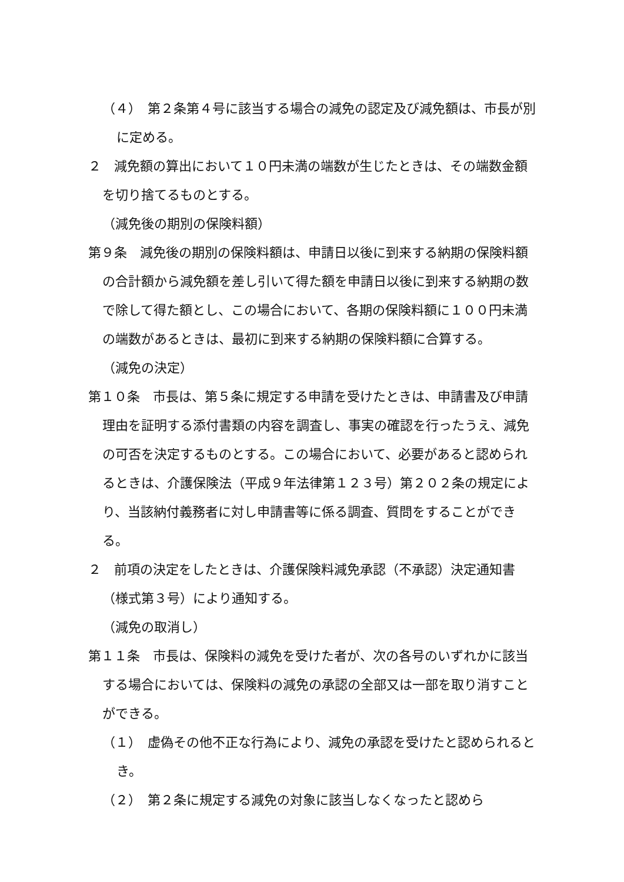（４）　第２条第４号に該当する場合の減免の認定及び減免額は、市長が別に定める。
２　減免額の算出において１０円未満の端数が生じたときは、その端数金額を切り捨てるものとする。
（減免後の期別の保険料額）
第９条　減免後の期別の保険料額は、申請日以後に到来する納期の保険料額の合計額から減免額を差し引いて得た額を申請日以後に到来する納期の数で除して得た額とし、この場合において、各期の保険料額に１００円未満の端数があるときは、最初に到来する納期の保険料額に合算する。
（減免の決定）
第１０条　市長は、第５条に規定する申請を受けたときは、申請書及び申請理由を証明する添付書類の内容を調査し、事実の確認を行ったうえ、減免の可否を決定するものとする。この場合において、必要があると認められるときは、介護保険法（平成９年法律第１２３号）第２０２条の規定により、当該納付義務者に対し申請書等に係る調査、質問をすることができる。
２　前項の決定をしたときは、介護保険料減免承認（不承認）決定通知書（様式第３号）により通知する。
（減免の取消し）
第１１条　市長は、保険料の減免を受けた者が、次の各号のいずれかに該当する場合においては、保険料の減免の承認の全部又は一部を取り消すことができる。
（１）　虚偽その他不正な行為により、減免の承認を受けたと認められるとき。
（２）　第２条に規定する減免の対象に該当しなくなったと認めら